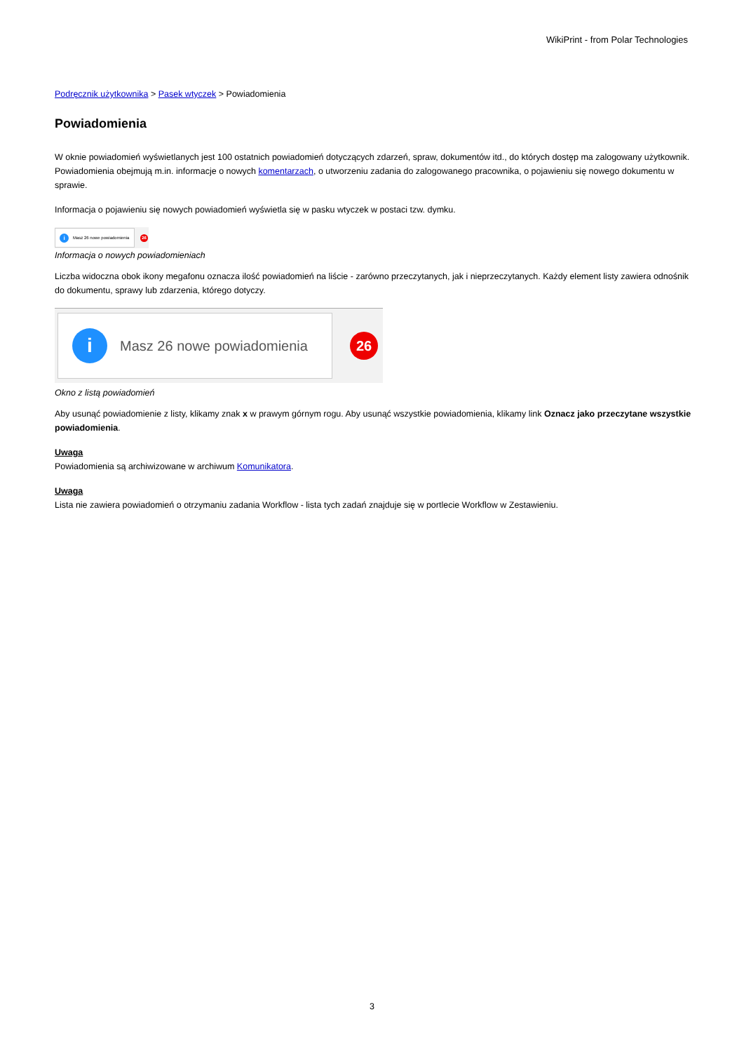WikiPrint - from Polar Technologies
Podręcznik użytkownika > Pasek wtyczek > Powiadomienia
Powiadomienia
W oknie powiadomień wyświetlanych jest 100 ostatnich powiadomień dotyczących zdarzeń, spraw, dokumentów itd., do których dostęp ma zalogowany użytkownik. Powiadomienia obejmują m.in. informacje o nowych komentarzach, o utworzeniu zadania do zalogowanego pracownika, o pojawieniu się nowego dokumentu w sprawie.
Informacja o pojawieniu się nowych powiadomień wyświetla się w pasku wtyczek w postaci tzw. dymku.
i Masz 26 nowe powiadomienia
26
Informacja o nowych powiadomieniach
Liczba widoczna obok ikony megafonu oznacza ilość powiadomień na liście - zarówno przeczytanych, jak i nieprzeczytanych. Każdy element listy zawiera odnośnik do dokumentu, sprawy lub zdarzenia, którego dotyczy.
i Masz 26 nowe powiadomienia
26
Okno z listą powiadomień
Aby usunąć powiadomienie z listy, klikamy znak x w prawym górnym rogu. Aby usunąć wszystkie powiadomienia, klikamy link Oznacz jako przeczytane wszystkie powiadomienia.
Uwaga
Powiadomienia są archiwizowane w archiwum Komunikatora.
Uwaga
Lista nie zawiera powiadomień o otrzymaniu zadania Workflow - lista tych zadań znajduje się w portlecie Workflow w Zestawieniu.
3